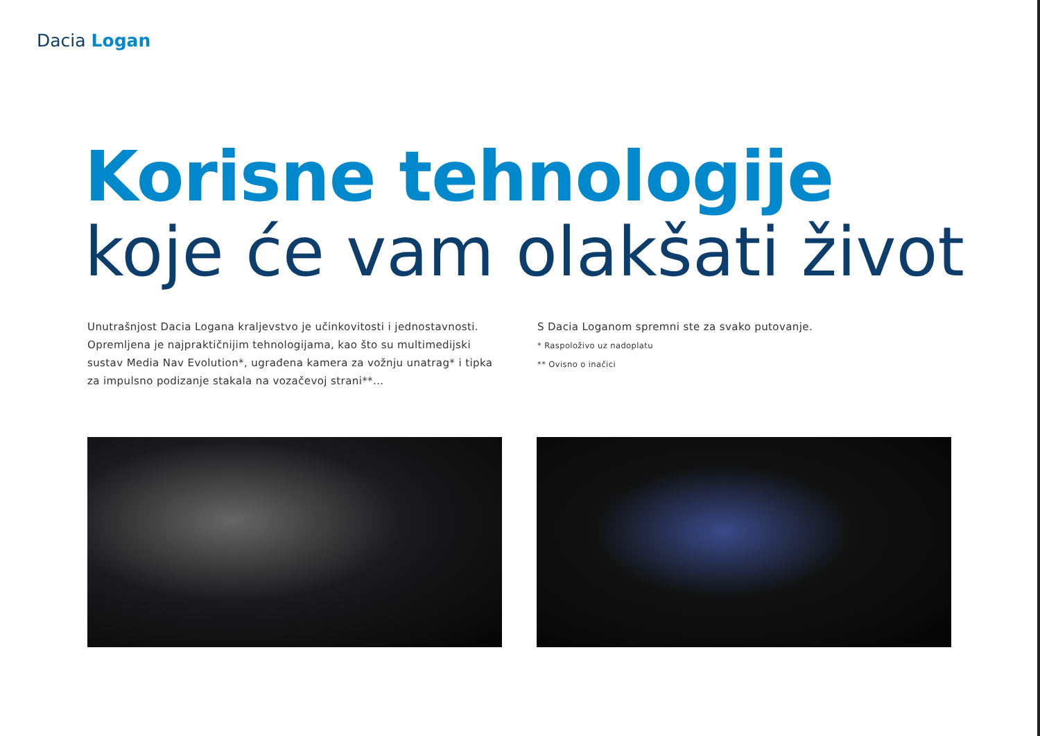Dacia Logan
Korisne tehnologije
koje će vam olakšati život
Unutrašnjost Dacia Logana kraljevstvo je učinkovitosti i jednostavnosti. Opremljena je najpraktičnijim tehnologijama, kao što su multimedijski sustav Media Nav Evolution*, ugrađena kamera za vožnju unatrag* i tipka za impulsno podizanje stakala na vozačevoj strani**...
S Dacia Loganom spremni ste za svako putovanje.
* Raspoloživo uz nadoplatu
** Ovisno o inačici